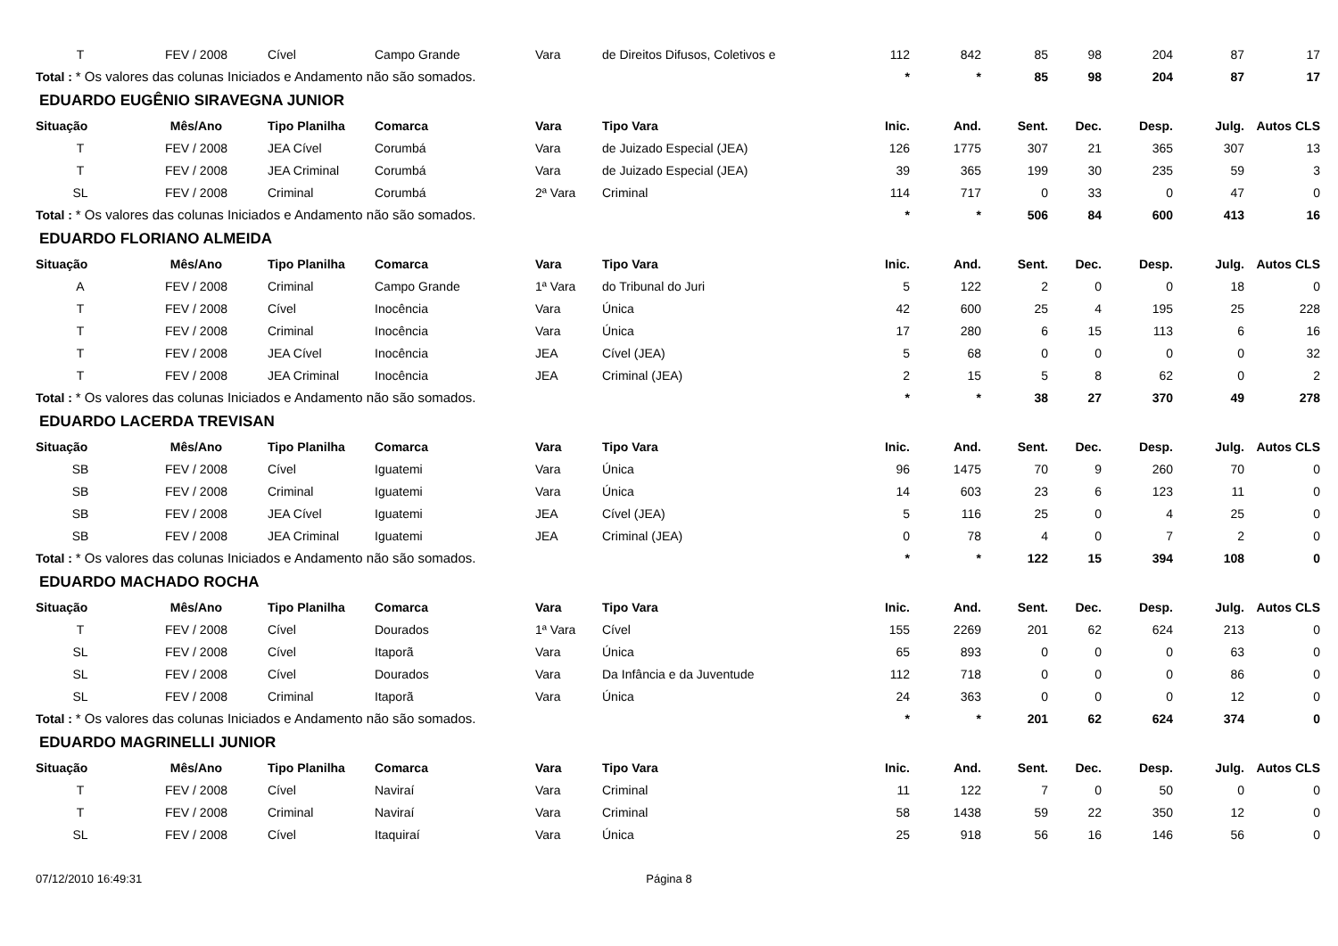| T | FEV / 2008 | Cível | Campo Grande | Vara | de Direitos Difusos, Coletivos e | 112 | 842 | 85 | 98 | 204 | 87 | 17 |
| Total : * Os valores das colunas Iniciados e Andamento não são somados. | | | | | | * | * | 85 | 98 | 204 | 87 | 17 |
| EDUARDO EUGÊNIO SIRAVEGNA JUNIOR | | | | | | | | | | | | |
| Situação | Mês/Ano | Tipo Planilha | Comarca | Vara | Tipo Vara | Inic. | And. | Sent. | Dec. | Desp. | Julg. | Autos CLS |
| T | FEV / 2008 | JEA Cível | Corumbá | Vara | de Juizado Especial (JEA) | 126 | 1775 | 307 | 21 | 365 | 307 | 13 |
| T | FEV / 2008 | JEA Criminal | Corumbá | Vara | de Juizado Especial (JEA) | 39 | 365 | 199 | 30 | 235 | 59 | 3 |
| SL | FEV / 2008 | Criminal | Corumbá | 2ª Vara | Criminal | 114 | 717 | 0 | 33 | 0 | 47 | 0 |
| Total : * Os valores das colunas Iniciados e Andamento não são somados. | | | | | | * | * | 506 | 84 | 600 | 413 | 16 |
| EDUARDO FLORIANO ALMEIDA | | | | | | | | | | | | |
| Situação | Mês/Ano | Tipo Planilha | Comarca | Vara | Tipo Vara | Inic. | And. | Sent. | Dec. | Desp. | Julg. | Autos CLS |
| A | FEV / 2008 | Criminal | Campo Grande | 1ª Vara | do Tribunal do Juri | 5 | 122 | 2 | 0 | 0 | 18 | 0 |
| T | FEV / 2008 | Cível | Inocência | Vara | Única | 42 | 600 | 25 | 4 | 195 | 25 | 228 |
| T | FEV / 2008 | Criminal | Inocência | Vara | Única | 17 | 280 | 6 | 15 | 113 | 6 | 16 |
| T | FEV / 2008 | JEA Cível | Inocência | JEA | Cível (JEA) | 5 | 68 | 0 | 0 | 0 | 0 | 32 |
| T | FEV / 2008 | JEA Criminal | Inocência | JEA | Criminal (JEA) | 2 | 15 | 5 | 8 | 62 | 0 | 2 |
| Total : * Os valores das colunas Iniciados e Andamento não são somados. | | | | | | * | * | 38 | 27 | 370 | 49 | 278 |
| EDUARDO LACERDA TREVISAN | | | | | | | | | | | | |
| Situação | Mês/Ano | Tipo Planilha | Comarca | Vara | Tipo Vara | Inic. | And. | Sent. | Dec. | Desp. | Julg. | Autos CLS |
| SB | FEV / 2008 | Cível | Iguatemi | Vara | Única | 96 | 1475 | 70 | 9 | 260 | 70 | 0 |
| SB | FEV / 2008 | Criminal | Iguatemi | Vara | Única | 14 | 603 | 23 | 6 | 123 | 11 | 0 |
| SB | FEV / 2008 | JEA Cível | Iguatemi | JEA | Cível (JEA) | 5 | 116 | 25 | 0 | 4 | 25 | 0 |
| SB | FEV / 2008 | JEA Criminal | Iguatemi | JEA | Criminal (JEA) | 0 | 78 | 4 | 0 | 7 | 2 | 0 |
| Total : * Os valores das colunas Iniciados e Andamento não são somados. | | | | | | * | * | 122 | 15 | 394 | 108 | 0 |
| EDUARDO MACHADO ROCHA | | | | | | | | | | | | |
| Situação | Mês/Ano | Tipo Planilha | Comarca | Vara | Tipo Vara | Inic. | And. | Sent. | Dec. | Desp. | Julg. | Autos CLS |
| T | FEV / 2008 | Cível | Dourados | 1ª Vara | Cível | 155 | 2269 | 201 | 62 | 624 | 213 | 0 |
| SL | FEV / 2008 | Cível | Itaporã | Vara | Única | 65 | 893 | 0 | 0 | 0 | 63 | 0 |
| SL | FEV / 2008 | Cível | Dourados | Vara | Da Infância e da Juventude | 112 | 718 | 0 | 0 | 0 | 86 | 0 |
| SL | FEV / 2008 | Criminal | Itaporã | Vara | Única | 24 | 363 | 0 | 0 | 0 | 12 | 0 |
| Total : * Os valores das colunas Iniciados e Andamento não são somados. | | | | | | * | * | 201 | 62 | 624 | 374 | 0 |
| EDUARDO MAGRINELLI JUNIOR | | | | | | | | | | | | |
| Situação | Mês/Ano | Tipo Planilha | Comarca | Vara | Tipo Vara | Inic. | And. | Sent. | Dec. | Desp. | Julg. | Autos CLS |
| T | FEV / 2008 | Cível | Naviraí | Vara | Criminal | 11 | 122 | 7 | 0 | 50 | 0 | 0 |
| T | FEV / 2008 | Criminal | Naviraí | Vara | Criminal | 58 | 1438 | 59 | 22 | 350 | 12 | 0 |
| SL | FEV / 2008 | Cível | Itaquiraí | Vara | Única | 25 | 918 | 56 | 16 | 146 | 56 | 0 |
07/12/2010 16:49:31 Página 8